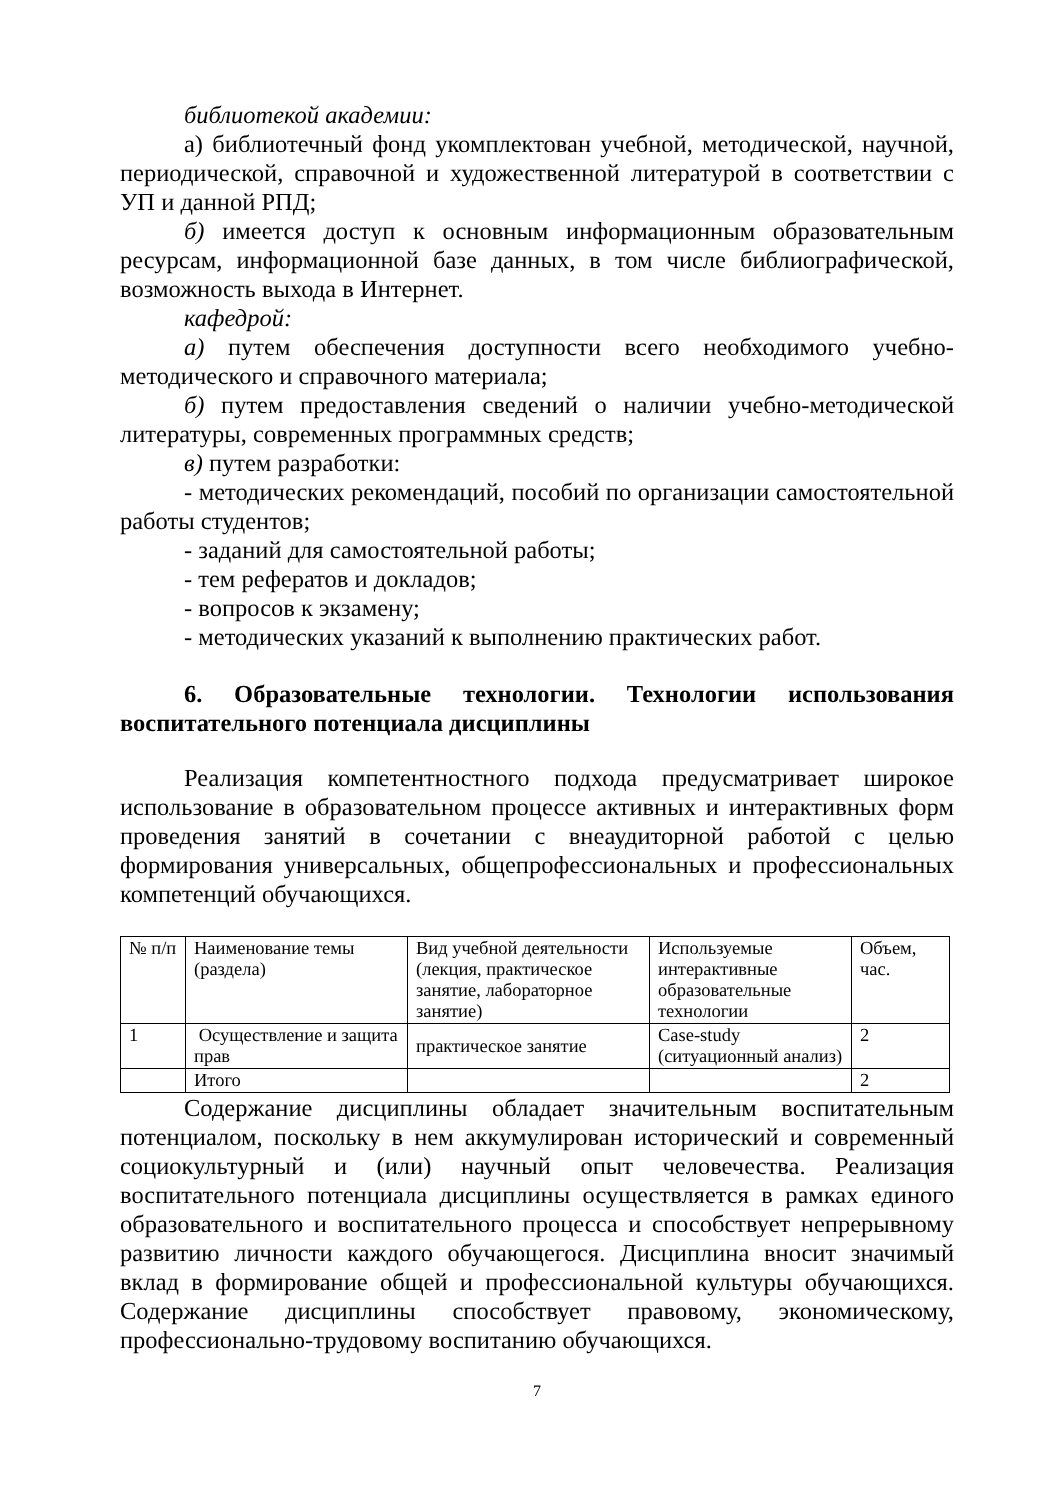библиотекой академии:
а) библиотечный фонд укомплектован учебной, методической, научной, периодической, справочной и художественной литературой в соответствии с УП и данной РПД;
б) имеется доступ к основным информационным образовательным ресурсам, информационной базе данных, в том числе библиографической, возможность выхода в Интернет.
кафедрой:
а) путем обеспечения доступности всего необходимого учебно-методического и справочного материала;
б) путем предоставления сведений о наличии учебно-методической литературы, современных программных средств;
в) путем разработки:
- методических рекомендаций, пособий по организации самостоятельной работы студентов;
- заданий для самостоятельной работы;
- тем рефератов и докладов;
- вопросов к экзамену;
- методических указаний к выполнению практических работ.
6. Образовательные технологии. Технологии использования воспитательного потенциала дисциплины
Реализация компетентностного подхода предусматривает широкое использование в образовательном процессе активных и интерактивных форм проведения занятий в сочетании с внеаудиторной работой с целью формирования универсальных, общепрофессиональных и профессиональных компетенций обучающихся.
| № п/п | Наименование темы (раздела) | Вид учебной деятельности (лекция, практическое занятие, лабораторное занятие) | Используемые интерактивные образовательные технологии | Объем, час. |
| 1 | Осуществление и защита прав | практическое занятие | Case-study (ситуационный анализ) | 2 |
| | Итого | | | 2 |
Содержание дисциплины обладает значительным воспитательным потенциалом, поскольку в нем аккумулирован исторический и современный социокультурный и (или) научный опыт человечества. Реализация воспитательного потенциала дисциплины осуществляется в рамках единого образовательного и воспитательного процесса и способствует непрерывному развитию личности каждого обучающегося. Дисциплина вносит значимый вклад в формирование общей и профессиональной культуры обучающихся. Содержание дисциплины способствует правовому, экономическому, профессионально-трудовому воспитанию обучающихся.
7